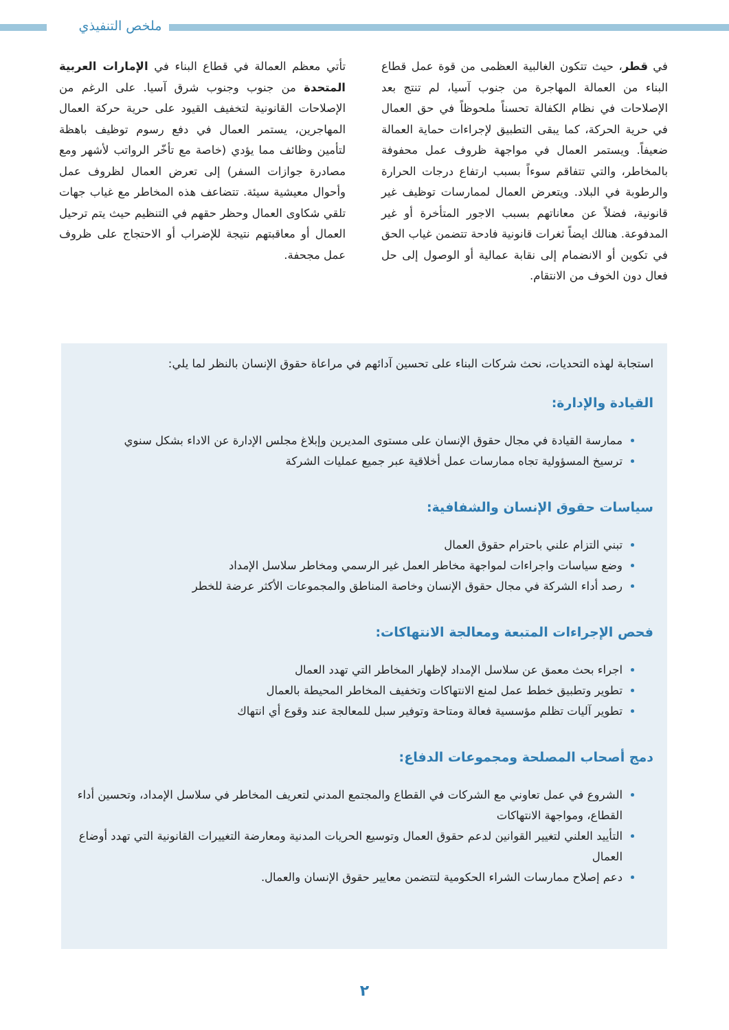ملخص التنفيذي
في قطر، حيث تتكون الغالبية العظمى من قوة عمل قطاع البناء من العمالة المهاجرة من جنوب آسيا، لم تنتج بعد الإصلاحات في نظام الكفالة تحسناً ملحوظاً في حق العمال في حرية الحركة، كما يبقى التطبيق لإجراءات حماية العمالة ضعيفاً. ويستمر العمال في مواجهة ظروف عمل محفوفة بالمخاطر، والتي تتفاقم سوءاً بسبب ارتفاع درجات الحرارة والرطوبة في البلاد. ويتعرض العمال لممارسات توظيف غير قانونية، فضلاً عن معاناتهم بسبب الاجور المتأخرة أو غير المدفوعة. هنالك ايضاً ثغرات قانونية فادحة تتضمن غياب الحق في تكوين أو الانضمام إلى نقابة عمالية أو الوصول إلى حل فعال دون الخوف من الانتقام.
تأتي معظم العمالة في قطاع البناء في الإمارات العربية المتحدة من جنوب وجنوب شرق آسيا. على الرغم من الإصلاحات القانونية لتخفيف القيود على حرية حركة العمال المهاجرين، يستمر العمال في دفع رسوم توظيف باهظة لتأمين وظائف مما يؤدي (خاصة مع تأخّر الرواتب لأشهر ومع مصادرة جوازات السفر) إلى تعرض العمال لظروف عمل وأحوال معيشية سيئة. تتضاعف هذه المخاطر مع غياب جهات تلقي شكاوى العمال وحظر حقهم في التنظيم حيث يتم ترحيل العمال أو معاقبتهم نتيجة للإضراب أو الاحتجاج على ظروف عمل مجحفة.
استجابة لهذه التحديات، نحث شركات البناء على تحسين آدائهم في مراعاة حقوق الإنسان بالنظر لما يلي:
القيادة والإدارة:
ممارسة القيادة في مجال حقوق الإنسان على مستوى المديرين وإبلاغ مجلس الإدارة عن الاداء بشكل سنوي
ترسيخ المسؤولية تجاه ممارسات عمل أخلاقية عبر جميع عمليات الشركة
سياسات حقوق الإنسان والشفافية:
تبني التزام علني باحترام حقوق العمال
وضع سياسات واجراءات لمواجهة مخاطر العمل غير الرسمي ومخاطر سلاسل الإمداد
رصد أداء الشركة في مجال حقوق الإنسان وخاصة المناطق والمجموعات الأكثر عرضة للخطر
فحص الإجراءات المتبعة ومعالجة الانتهاكات:
اجراء بحث معمق عن سلاسل الإمداد لإظهار المخاطر التي تهدد العمال
تطوير وتطبيق خطط عمل لمنع الانتهاكات وتخفيف المخاطر المحيطة بالعمال
تطوير آليات تظلم مؤسسية فعالة ومتاحة وتوفير سبل للمعالجة عند وقوع أي انتهاك
دمج أصحاب المصلحة ومجموعات الدفاع:
الشروع في عمل تعاوني مع الشركات في القطاع والمجتمع المدني لتعريف المخاطر في سلاسل الإمداد، وتحسين أداء القطاع، ومواجهة الانتهاكات
التأييد العلني لتغيير القوانين لدعم حقوق العمال وتوسيع الحريات المدنية ومعارضة التغييرات القانونية التي تهدد أوضاع العمال
دعم إصلاح ممارسات الشراء الحكومية لتتضمن معايير حقوق الإنسان والعمال.
٢